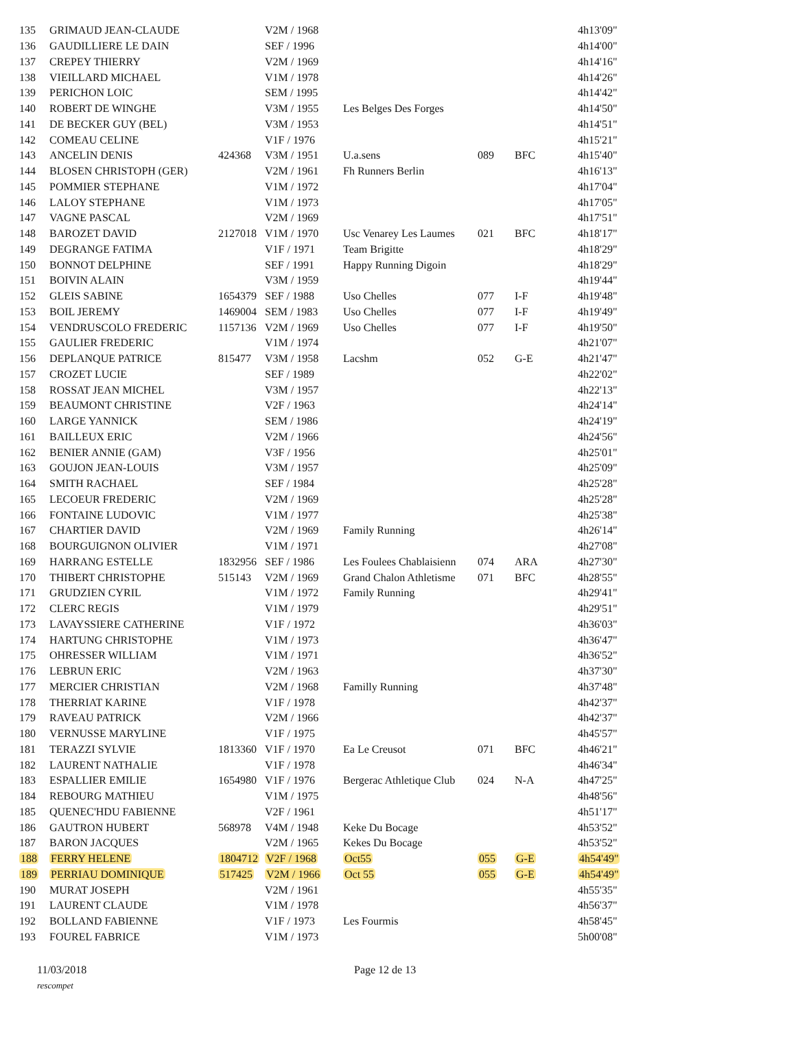| 135 | GRIMAUD JEAN-CLAUDE | | V2M / 1968 | | | | 4h13'09" |
| 136 | GAUDILLIERE LE DAIN | | SEF / 1996 | | | | 4h14'00" |
| 137 | CREPEY THIERRY | | V2M / 1969 | | | | 4h14'16" |
| 138 | VIEILLARD MICHAEL | | V1M / 1978 | | | | 4h14'26" |
| 139 | PERICHON LOIC | | SEM / 1995 | | | | 4h14'42" |
| 140 | ROBERT DE WINGHE | | V3M / 1955 | Les Belges Des Forges | | | 4h14'50" |
| 141 | DE BECKER GUY (BEL) | | V3M / 1953 | | | | 4h14'51" |
| 142 | COMEAU CELINE | | V1F / 1976 | | | | 4h15'21" |
| 143 | ANCELIN DENIS | 424368 | V3M / 1951 | U.a.sens | 089 | BFC | 4h15'40" |
| 144 | BLOSEN CHRISTOPH (GER) | | V2M / 1961 | Fh Runners Berlin | | | 4h16'13" |
| 145 | POMMIER STEPHANE | | V1M / 1972 | | | | 4h17'04" |
| 146 | LALOY STEPHANE | | V1M / 1973 | | | | 4h17'05" |
| 147 | VAGNE PASCAL | | V2M / 1969 | | | | 4h17'51" |
| 148 | BAROZET DAVID | 2127018 | V1M / 1970 | Usc Venarey Les Laumes | 021 | BFC | 4h18'17" |
| 149 | DEGRANGE FATIMA | | V1F / 1971 | Team Brigitte | | | 4h18'29" |
| 150 | BONNOT DELPHINE | | SEF / 1991 | Happy Running Digoin | | | 4h18'29" |
| 151 | BOIVIN ALAIN | | V3M / 1959 | | | | 4h19'44" |
| 152 | GLEIS SABINE | 1654379 | SEF / 1988 | Uso Chelles | 077 | I-F | 4h19'48" |
| 153 | BOIL JEREMY | 1469004 | SEM / 1983 | Uso Chelles | 077 | I-F | 4h19'49" |
| 154 | VENDRUSCOLO FREDERIC | 1157136 | V2M / 1969 | Uso Chelles | 077 | I-F | 4h19'50" |
| 155 | GAULIER FREDERIC | | V1M / 1974 | | | | 4h21'07" |
| 156 | DEPLANQUE PATRICE | 815477 | V3M / 1958 | Lacshm | 052 | G-E | 4h21'47" |
| 157 | CROZET LUCIE | | SEF / 1989 | | | | 4h22'02" |
| 158 | ROSSAT JEAN MICHEL | | V3M / 1957 | | | | 4h22'13" |
| 159 | BEAUMONT CHRISTINE | | V2F / 1963 | | | | 4h24'14" |
| 160 | LARGE YANNICK | | SEM / 1986 | | | | 4h24'19" |
| 161 | BAILLEUX ERIC | | V2M / 1966 | | | | 4h24'56" |
| 162 | BENIER ANNIE (GAM) | | V3F / 1956 | | | | 4h25'01" |
| 163 | GOUJON JEAN-LOUIS | | V3M / 1957 | | | | 4h25'09" |
| 164 | SMITH RACHAEL | | SEF / 1984 | | | | 4h25'28" |
| 165 | LECOEUR FREDERIC | | V2M / 1969 | | | | 4h25'28" |
| 166 | FONTAINE LUDOVIC | | V1M / 1977 | | | | 4h25'38" |
| 167 | CHARTIER DAVID | | V2M / 1969 | Family Running | | | 4h26'14" |
| 168 | BOURGUIGNON OLIVIER | | V1M / 1971 | | | | 4h27'08" |
| 169 | HARRANG ESTELLE | 1832956 | SEF / 1986 | Les Foulees Chablaisienn | 074 | ARA | 4h27'30" |
| 170 | THIBERT CHRISTOPHE | 515143 | V2M / 1969 | Grand Chalon Athletisme | 071 | BFC | 4h28'55" |
| 171 | GRUDZIEN CYRIL | | V1M / 1972 | Family Running | | | 4h29'41" |
| 172 | CLERC REGIS | | V1M / 1979 | | | | 4h29'51" |
| 173 | LAVAYSSIERE CATHERINE | | V1F / 1972 | | | | 4h36'03" |
| 174 | HARTUNG CHRISTOPHE | | V1M / 1973 | | | | 4h36'47" |
| 175 | OHRESSER WILLIAM | | V1M / 1971 | | | | 4h36'52" |
| 176 | LEBRUN ERIC | | V2M / 1963 | | | | 4h37'30" |
| 177 | MERCIER CHRISTIAN | | V2M / 1968 | Familly Running | | | 4h37'48" |
| 178 | THERRIAT KARINE | | V1F / 1978 | | | | 4h42'37" |
| 179 | RAVEAU PATRICK | | V2M / 1966 | | | | 4h42'37" |
| 180 | VERNUSSE MARYLINE | | V1F / 1975 | | | | 4h45'57" |
| 181 | TERAZZI SYLVIE | 1813360 | V1F / 1970 | Ea Le Creusot | 071 | BFC | 4h46'21" |
| 182 | LAURENT NATHALIE | | V1F / 1978 | | | | 4h46'34" |
| 183 | ESPALLIER EMILIE | 1654980 | V1F / 1976 | Bergerac Athletique Club | 024 | N-A | 4h47'25" |
| 184 | REBOURG MATHIEU | | V1M / 1975 | | | | 4h48'56" |
| 185 | QUENEC'HDU FABIENNE | | V2F / 1961 | | | | 4h51'17" |
| 186 | GAUTRON HUBERT | 568978 | V4M / 1948 | Keke Du Bocage | | | 4h53'52" |
| 187 | BARON JACQUES | | V2M / 1965 | Kekes Du Bocage | | | 4h53'52" |
| 188 | FERRY HELENE | 1804712 | V2F / 1968 | Oct55 | 055 | G-E | 4h54'49" |
| 189 | PERRIAU DOMINIQUE | 517425 | V2M / 1966 | Oct 55 | 055 | G-E | 4h54'49" |
| 190 | MURAT JOSEPH | | V2M / 1961 | | | | 4h55'35" |
| 191 | LAURENT CLAUDE | | V1M / 1978 | | | | 4h56'37" |
| 192 | BOLLAND FABIENNE | | V1F / 1973 | Les Fourmis | | | 4h58'45" |
| 193 | FOUREL FABRICE | | V1M / 1973 | | | | 5h00'08" |
11/03/2018 Page 12 de 13
rescompet